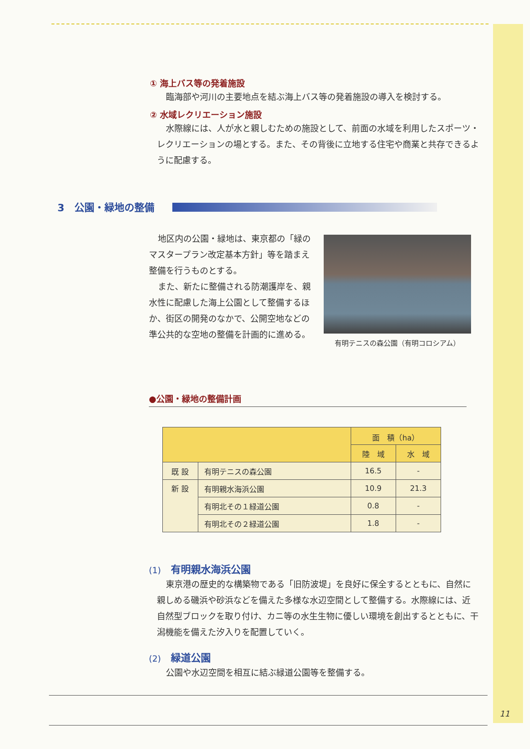① 海上バス等の発着施設
臨海部や河川の主要地点を結ぶ海上バス等の発着施設の導入を検討する。
② 水域レクリエーション施設
水際線には、人が水と親しむための施設として、前面の水域を利用したスポーツ・レクリエーションの場とする。また、その背後に立地する住宅や商業と共存できるように配慮する。
3　公園・緑地の整備
地区内の公園・緑地は、東京都の「緑のマスタープラン改定基本方針」等を踏まえ整備を行うものとする。
また、新たに整備される防潮護岸を、親水性に配慮した海上公園として整備するほか、街区の開発のなかで、公開空地などの準公共的な空地の整備を計画的に進める。
有明テニスの森公園（有明コロシアム）
●公園・緑地の整備計画
| | | 面 積（ha） | |
| --- | --- | --- | --- |
| | | 陸 域 | 水 域 |
| 既 設 | 有明テニスの森公園 | 16.5 | - |
| 新 設 | 有明親水海浜公園 | 10.9 | 21.3 |
| | 有明北その１緑道公園 | 0.8 | - |
| | 有明北その２緑道公園 | 1.8 | - |
(1)　有明親水海浜公園
東京港の歴史的な構築物である「旧防波堤」を良好に保全するとともに、自然に親しめる磯浜や砂浜などを備えた多様な水辺空間として整備する。水際線には、近自然型ブロックを取り付け、カニ等の水生生物に優しい環境を創出するとともに、干潟機能を備えた汐入りを配置していく。
(2)　緑道公園
公園や水辺空間を相互に結ぶ緑道公園等を整備する。
11